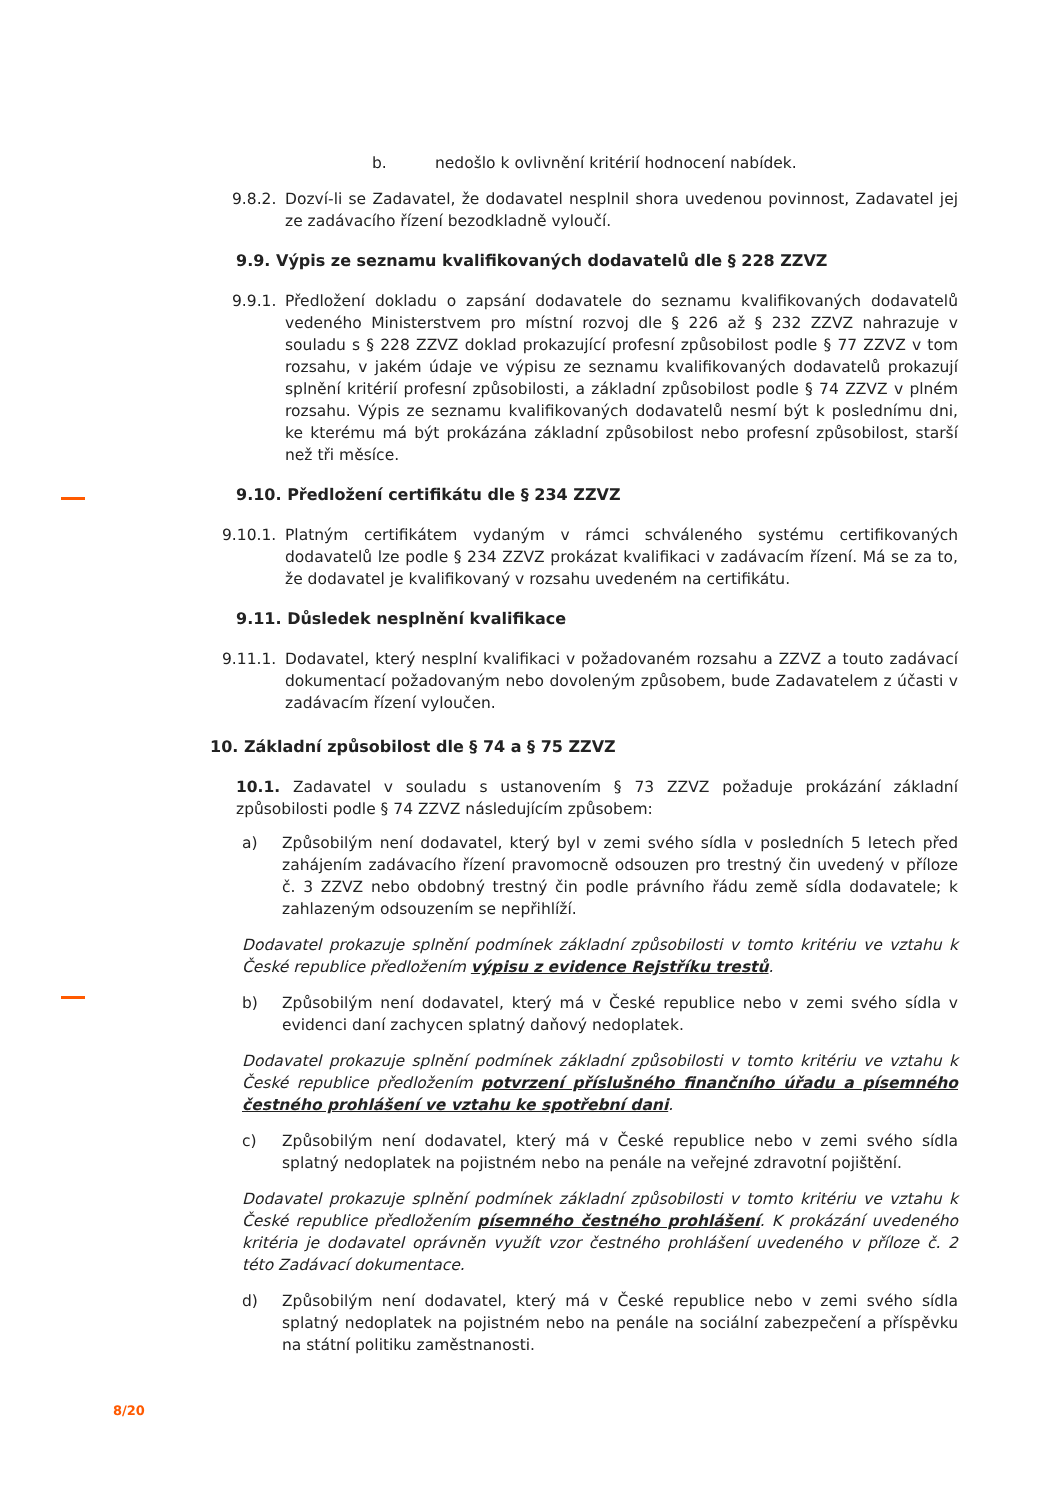b. nedošlo k ovlivnění kritérií hodnocení nabídek.
9.8.2. Dozví-li se Zadavatel, že dodavatel nesplnil shora uvedenou povinnost, Zadavatel jej ze zadávacího řízení bezodkladně vyloučí.
9.9. Výpis ze seznamu kvalifikovaných dodavatelů dle § 228 ZZVZ
9.9.1. Předložení dokladu o zapsání dodavatele do seznamu kvalifikovaných dodavatelů vedeného Ministerstvem pro místní rozvoj dle § 226 až § 232 ZZVZ nahrazuje v souladu s § 228 ZZVZ doklad prokazující profesní způsobilost podle § 77 ZZVZ v tom rozsahu, v jakém údaje ve výpisu ze seznamu kvalifikovaných dodavatelů prokazují splnění kritérií profesní způsobilosti, a základní způsobilost podle § 74 ZZVZ v plném rozsahu. Výpis ze seznamu kvalifikovaných dodavatelů nesmí být k poslednímu dni, ke kterému má být prokázána základní způsobilost nebo profesní způsobilost, starší než tři měsíce.
9.10. Předložení certifikátu dle § 234 ZZVZ
9.10.1. Platným certifikátem vydaným v rámci schváleného systému certifikovaných dodavatelů lze podle § 234 ZZVZ prokázat kvalifikaci v zadávacím řízení. Má se za to, že dodavatel je kvalifikovaný v rozsahu uvedeném na certifikátu.
9.11. Důsledek nesplnění kvalifikace
9.11.1. Dodavatel, který nesplní kvalifikaci v požadovaném rozsahu a ZZVZ a touto zadávací dokumentací požadovaným nebo dovoleným způsobem, bude Zadavatelem z účasti v zadávacím řízení vyloučen.
10. Základní způsobilost dle § 74 a § 75 ZZVZ
10.1. Zadavatel v souladu s ustanovením § 73 ZZVZ požaduje prokázání základní způsobilosti podle § 74 ZZVZ následujícím způsobem:
a) Způsobilým není dodavatel, který byl v zemi svého sídla v posledních 5 letech před zahájením zadávacího řízení pravomocně odsouzen pro trestný čin uvedený v příloze č. 3 ZZVZ nebo obdobný trestný čin podle právního řádu země sídla dodavatele; k zahlazeným odsouzením se nepřihlíží.
Dodavatel prokazuje splnění podmínek základní způsobilosti v tomto kritériu ve vztahu k České republice předložením výpisu z evidence Rejstříku trestů.
b) Způsobilým není dodavatel, který má v České republice nebo v zemi svého sídla v evidenci daní zachycen splatný daňový nedoplatek.
Dodavatel prokazuje splnění podmínek základní způsobilosti v tomto kritériu ve vztahu k České republice předložením potvrzení příslušného finančního úřadu a písemného čestného prohlášení ve vztahu ke spotřební dani.
c) Způsobilým není dodavatel, který má v České republice nebo v zemi svého sídla splatný nedoplatek na pojistném nebo na penále na veřejné zdravotní pojištění.
Dodavatel prokazuje splnění podmínek základní způsobilosti v tomto kritériu ve vztahu k České republice předložením písemného čestného prohlášení. K prokázání uvedeného kritéria je dodavatel oprávněn využít vzor čestného prohlášení uvedeného v příloze č. 2 této Zadávací dokumentace.
d) Způsobilým není dodavatel, který má v České republice nebo v zemi svého sídla splatný nedoplatek na pojistném nebo na penále na sociální zabezpečení a příspěvku na státní politiku zaměstnanosti.
8/20